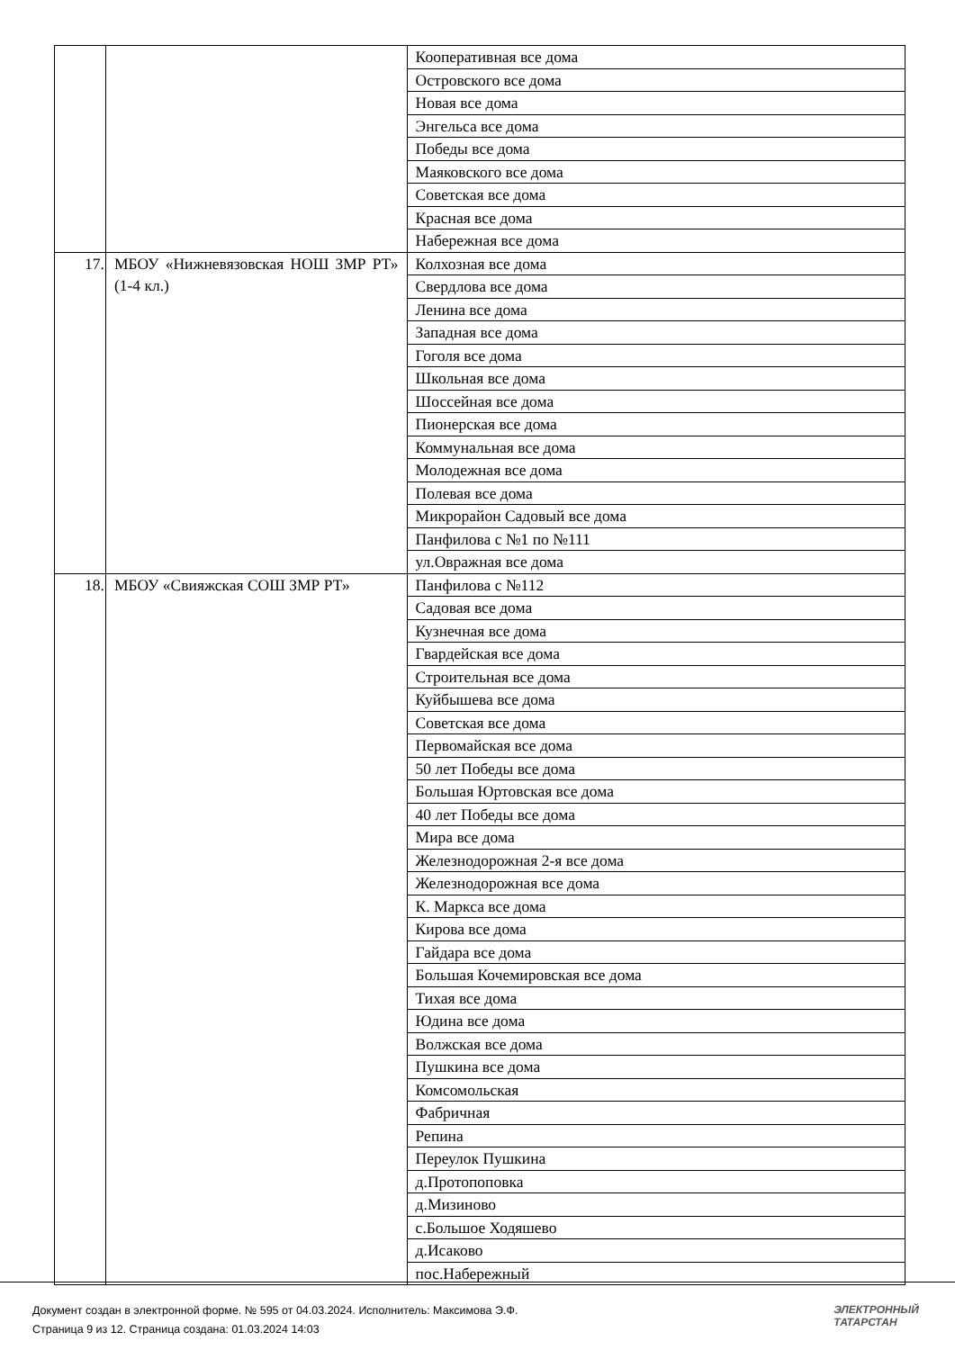| | | Кооперативная все дома |
| | | Островского все дома |
| | | Новая все дома |
| | | Энгельса все дома |
| | | Победы все дома |
| | | Маяковского все дома |
| | | Советская все дома |
| | | Красная все дома |
| | | Набережная все дома |
| 17. | МБОУ «Нижневязовская НОШ ЗМР РТ» (1-4 кл.) | Колхозная все дома |
| | | Свердлова все дома |
| | | Ленина все дома |
| | | Западная все дома |
| | | Гоголя все дома |
| | | Школьная все дома |
| | | Шоссейная все дома |
| | | Пионерская все дома |
| | | Коммунальная все дома |
| | | Молодежная все дома |
| | | Полевая все дома |
| | | Микрорайон Садовый все дома |
| | | Панфилова с №1 по №111 |
| | | ул.Овражная все дома |
| 18. | МБОУ «Свияжская СОШ ЗМР РТ» | Панфилова с №112 |
| | | Садовая все дома |
| | | Кузнечная все дома |
| | | Гвардейская все дома |
| | | Строительная все дома |
| | | Куйбышева все дома |
| | | Советская все дома |
| | | Первомайская все дома |
| | | 50 лет Победы все дома |
| | | Большая Юртовская все дома |
| | | 40 лет Победы все дома |
| | | Мира все дома |
| | | Железнодорожная 2-я все дома |
| | | Железнодорожная все дома |
| | | К. Маркса все дома |
| | | Кирова все дома |
| | | Гайдара все дома |
| | | Большая Кочемировская все дома |
| | | Тихая все дома |
| | | Юдина все дома |
| | | Волжская все дома |
| | | Пушкина все дома |
| | | Комсомольская |
| | | Фабричная |
| | | Репина |
| | | Переулок Пушкина |
| | | д.Протопоповка |
| | | д.Мизиново |
| | | с.Большое Ходяшево |
| | | д.Исаково |
| | | пос.Набережный |
Документ создан в электронной форме. № 595 от 04.03.2024. Исполнитель: Максимова Э.Ф.
Страница 9 из 12. Страница создана: 01.03.2024 14:03
ЭЛЕКТРОННЫЙ
ТАТАРСТАН